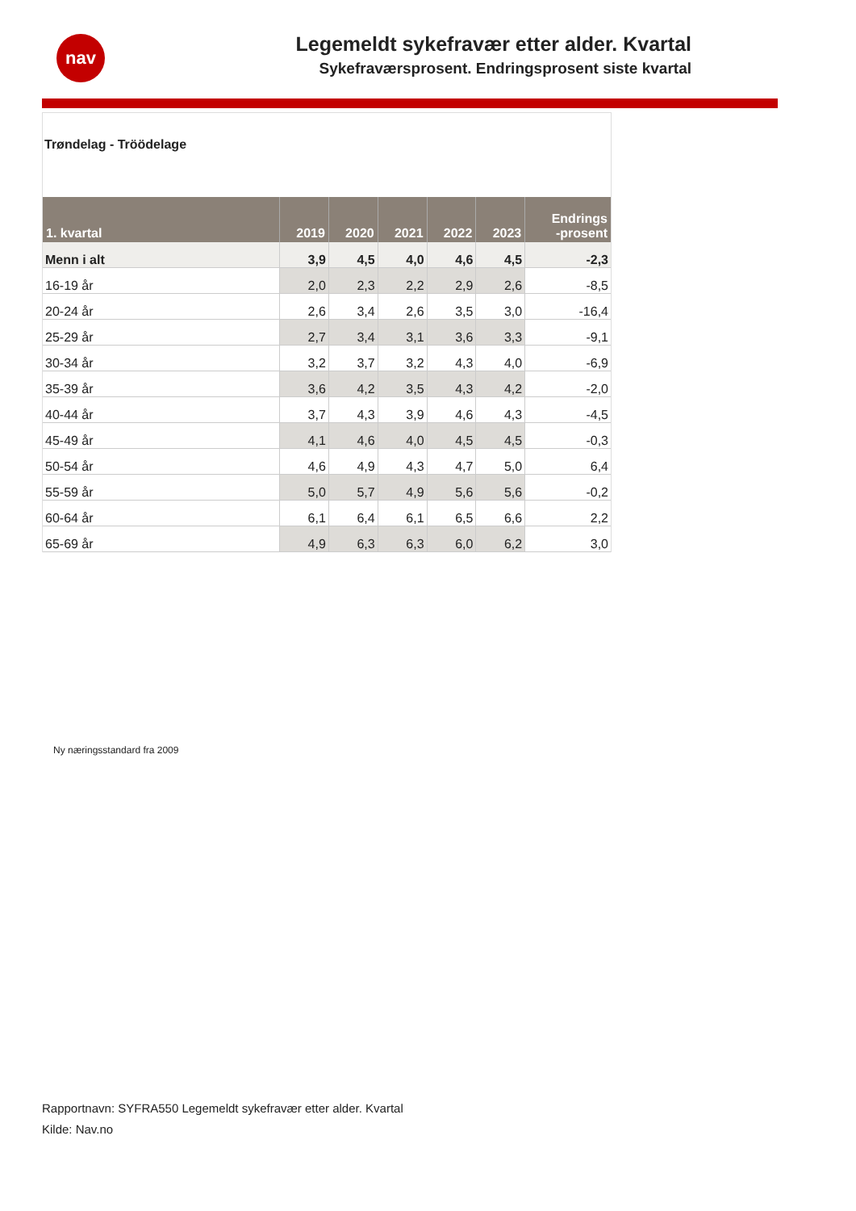nav
Legemeldt sykefravær etter alder. Kvartal
Sykefraværsprosent. Endringsprosent siste kvartal
Trøndelag - Tröödelage
| 1. kvartal | 2019 | 2020 | 2021 | 2022 | 2023 | Endrings -prosent |
| --- | --- | --- | --- | --- | --- | --- |
| Menn i alt | 3,9 | 4,5 | 4,0 | 4,6 | 4,5 | -2,3 |
| 16-19 år | 2,0 | 2,3 | 2,2 | 2,9 | 2,6 | -8,5 |
| 20-24 år | 2,6 | 3,4 | 2,6 | 3,5 | 3,0 | -16,4 |
| 25-29 år | 2,7 | 3,4 | 3,1 | 3,6 | 3,3 | -9,1 |
| 30-34 år | 3,2 | 3,7 | 3,2 | 4,3 | 4,0 | -6,9 |
| 35-39 år | 3,6 | 4,2 | 3,5 | 4,3 | 4,2 | -2,0 |
| 40-44 år | 3,7 | 4,3 | 3,9 | 4,6 | 4,3 | -4,5 |
| 45-49 år | 4,1 | 4,6 | 4,0 | 4,5 | 4,5 | -0,3 |
| 50-54 år | 4,6 | 4,9 | 4,3 | 4,7 | 5,0 | 6,4 |
| 55-59 år | 5,0 | 5,7 | 4,9 | 5,6 | 5,6 | -0,2 |
| 60-64 år | 6,1 | 6,4 | 6,1 | 6,5 | 6,6 | 2,2 |
| 65-69 år | 4,9 | 6,3 | 6,3 | 6,0 | 6,2 | 3,0 |
Ny næringsstandard fra 2009
Rapportnavn: SYFRA550 Legemeldt sykefravær etter alder. Kvartal
Kilde: Nav.no